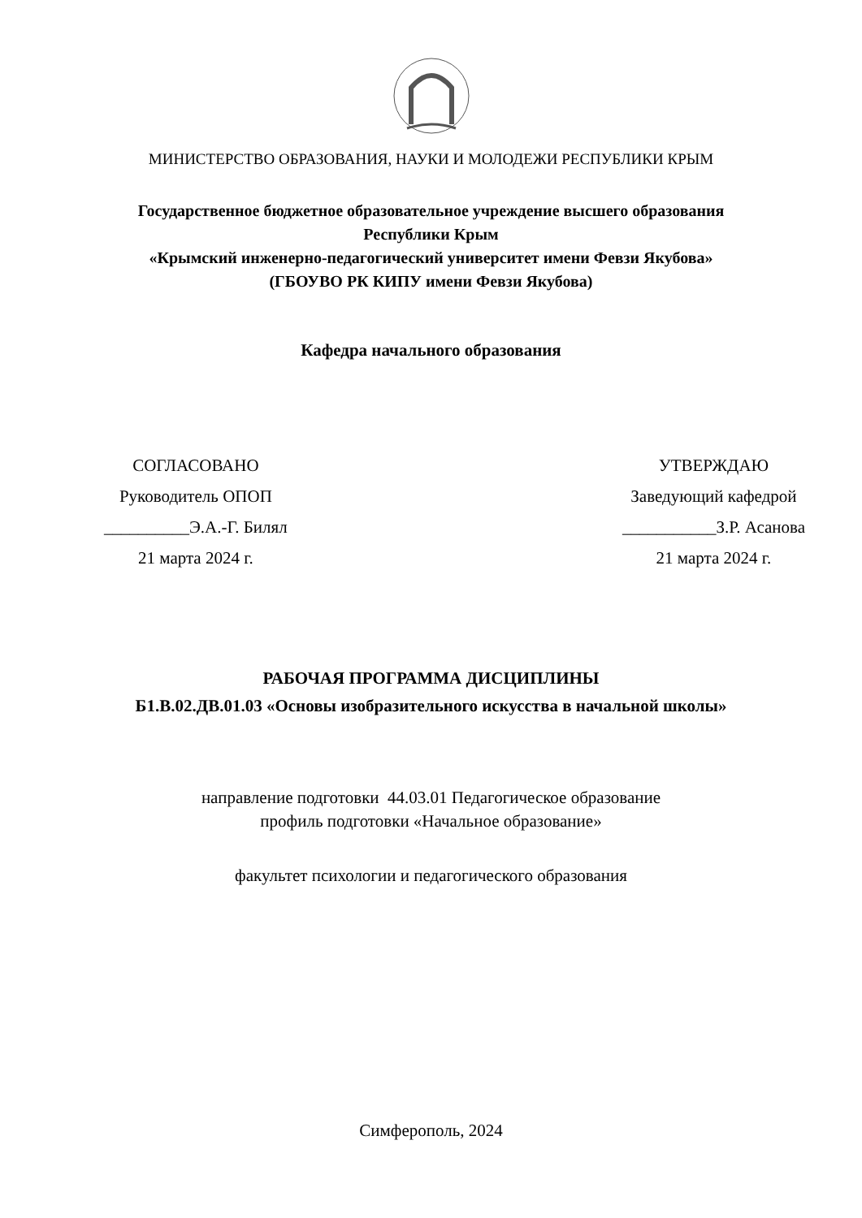МИНИСТЕРСТВО ОБРАЗОВАНИЯ, НАУКИ И МОЛОДЕЖИ РЕСПУБЛИКИ КРЫМ
Государственное бюджетное образовательное учреждение высшего образования
Республики Крым
«Крымский инженерно-педагогический университет имени Февзи Якубова»
(ГБОУВО РК КИПУ имени Февзи Якубова)
Кафедра начального образования
СОГЛАСОВАНО
Руководитель ОПОП
__________Э.А.-Г. Билял
21 марта 2024 г.
УТВЕРЖДАЮ
Заведующий кафедрой
___________З.Р. Асанова
21 марта 2024 г.
РАБОЧАЯ ПРОГРАММА ДИСЦИПЛИНЫ
Б1.В.02.ДВ.01.03 «Основы изобразительного искусства в начальной школы»
направление подготовки 44.03.01 Педагогическое образование
профиль подготовки «Начальное образование»
факультет психологии и педагогического образования
Симферополь, 2024